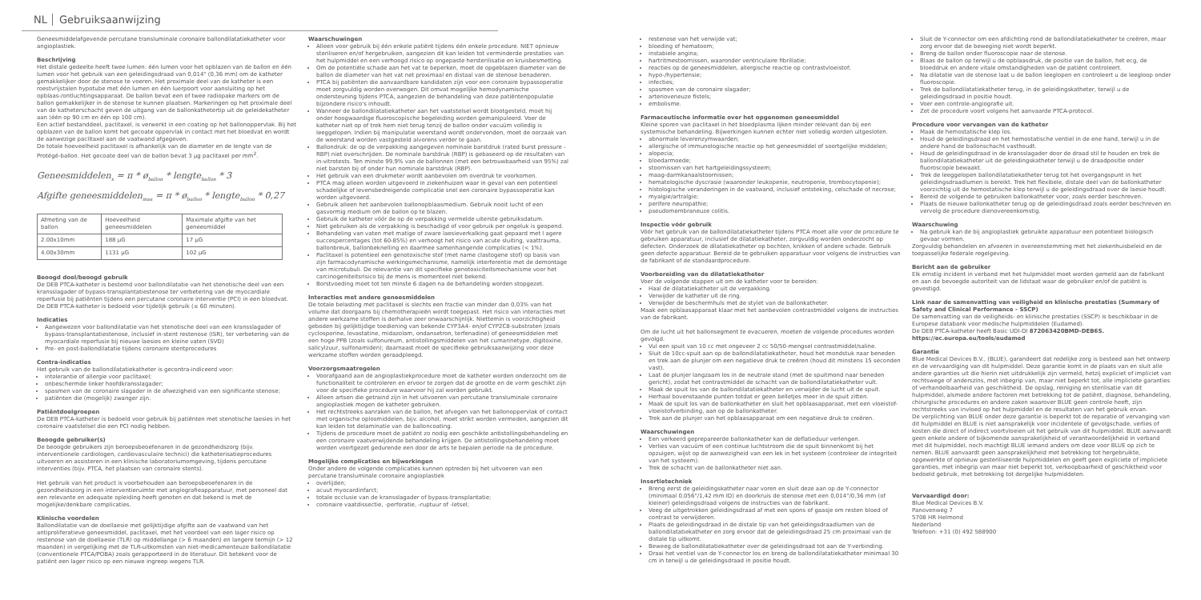NL Gebruiksaanwijzing
Geneesmiddelafgevende percutane transluminale coronaire ballondilatatiekatheter voor angioplastiek.
Beschrijving
Het distale gedeelte heeft twee lumen: één lumen voor het opblazen van de ballon en één lumen voor het gebruik van een geleidingsdraad van 0,014" (0,36 mm) om de katheter gemakkelijker door de stenose te voeren. Het proximale deel van de katheter is een roestvrijstalen hypotube met één lumen en één luerpoort voor aansluiting op het opblaas-/ontluchtingsapparaat. De ballon bevat een of twee radiopake markers om de ballon gemakkelijker in de stenose te kunnen plaatsen. Markeringen op het proximale deel van de katheterschacht geven de uitgang van de ballonkathetertip uit de geleidekatheter aan (één op 90 cm en één op 100 cm).
Een actief bestanddeel, paclitaxel, is verwerkt in een coating op het ballonoppervlak. Bij het opblazen van de ballon komt het gecoate oppervlak in contact met het bloedvat en wordt de aanwezige paclitaxel aan de vaatwand afgegeven.
De totale hoeveelheid paclitaxel is afhankelijk van de diameter en de lengte van de Protégé-ballon. Het gecoate deel van de ballon bevat 3 μg paclitaxel per mm<sup>2</sup>.
Geneesmiddelen<sub>x</sub> = π * ø<sub>ballon</sub> * lengte<sub>ballon</sub> * 3
Afgifte geneesmiddelen<sub>max</sub> = π * ø<sub>ballon</sub> * lengte<sub>ballon</sub> * 0,27
| Afmeting van de ballon | Hoeveelheid geneesmiddelen | Maximale afgifte van het geneesmiddel |
| 2.00x10mm | 188 μG | 17 μG |
| 4.00x30mm | 1131 μG | 102 μG |
Beoogd doel/beoogd gebruik
De DEB PTCA-katheter is bestemd voor ballondilatatie van het stenotische deel van een kransslagader of bypass-transplantatiestenose ter verbetering van de myocardiale reperfusie bij patiënten tijdens een percutane coronaire interventie (PCI) in een bloedvat. De DEB PTCA-katheter is bedoeld voor tijdelijk gebruik (≤ 60 minuten).
Indicaties
Aangewezen voor ballondilatatie van het stenotische deel van een kransslagader of bypass-transplantatiestenose, inclusief in-stent restenose (ISR), ter verbetering van de myocardiale reperfusie bij nieuwe laesies en kleine vaten (SVD)
Pre- en post-ballondilatatie tijdens coronaire stentprocedures
Contra-indicaties
Het gebruik van de ballondilatatiekatheter is gecontra-indiceerd voor:
intolerantie of allergie voor paclitaxel;
onbeschermde linker hoofdkransslagader;
spasmen van de coronaire slagader in de afwezigheid van een significante stenose;
patiënten die (mogelijk) zwanger zijn.
Patiëntdoelgroepen
De DEB PTCA-katheter is bedoeld voor gebruik bij patiënten met stenotische laesies in het coronaire vaatstelsel die een PCI nodig hebben.
Beoogde gebruiker(s)
De beoogde gebruikers zijn beroepsbeoefenaren in de gezondheidszorg (bijv. interventionele cardiologen, cardiovasculaire technici) die katheterisatieprocedures uitvoeren en assisteren in een klinische laboratoriumomgeving, tijdens percutane interventies (bijv. PTCA, het plaatsen van coronaire stents).
Het gebruik van het product is voorbehouden aan beroepsbeoefenaren in de gezondheidszorg in een interventieruimte met angiografieapparatuur, met personeel dat een relevante en adequate opleiding heeft genoten en dat bekend is met de mogelijke/denkbare complicaties.
Klinische voordelen
Ballondilatatie van de doellaesie met gelijktijdige afgifte aan de vaatwand van het antiproliferatieve geneesmiddel, paclitaxel, met het voordeel van een lager risico op restenose van de doellaesie (TLR) op middellange (> 6 maanden) en langere termijn (> 12 maanden) in vergelijking met de TLR-uitkomsten van niet-medicamenteuze ballondilatatie (conventionele PTCA/POBA) zoals gerapporteerd in de literatuur. Dit betekent voor de patiënt een lager risico op een nieuwe ingreep wegens TLR.
Waarschuwingen
Alleen voor gebruik bij één enkele patiënt tijdens één enkele procedure. NIET opnieuw steriliseren en/of hergebruiken, aangezien dit kan leiden tot verminderde prestaties van het hulpmiddel en een verhoogd risico op ongepaste hersterilisatie en kruisbesmetting.
Om de potentiële schade aan het vat te beperken, moet de opgeblazen diameter van de ballon de diameter van het vat net proximaal en distaal van de stenose benaderen.
PTCA bij patiënten die aanvaardbare kandidaten zijn voor een coronaire bypassoperatie moet zorgvuldig worden overwogen. Dit omvat mogelijke hemodynamische ondersteuning tijdens PTCA, aangezien de behandeling van deze patiëntenpopulatie bijzondere risico's inhoudt.
Wanneer de ballondilatatiekatheter aan het vaatstelsel wordt blootgesteld, moet hij onder hoogwaardige fluoroscopische begeleiding worden gemanipuleerd. Voer de katheter niet op of trek hem niet terug tenzij de ballon onder vacuüm volledig is leeggelopen. Indien bij manipulatie weerstand wordt ondervonden, moet de oorzaak van de weerstand worden vastgesteld alvorens verder te gaan.
Ballondruk: de op de verpakking aangegeven nominale barstdruk (rated burst pressure - RBP) niet overschrijden. De nominale barstdruk (RBP) is gebaseerd op de resultaten van in-vitrotests. Ten minste 99,9% van de ballonnen (met een betrouwbaarheid van 95%) zal niet barsten bij of onder hun nominale barstdruk (RBP).
Het gebruik van een drukmeter wordt aanbevolen om overdruk te voorkomen.
PTCA mag alleen worden uitgevoerd in ziekenhuizen waar in geval van een potentieel schadelijke of levensbedreigende complicatie snel een coronaire bypassoperatie kan worden uitgevoerd.
Gebruik alleen het aanbevolen ballonopblaasmedium. Gebruik nooit lucht of een gasvormig medium om de ballon op te blazen.
Gebruik de katheter vóór de op de verpakking vermelde uiterste gebruiksdatum.
Niet gebruiken als de verpakking is beschadigd of voor gebruik per ongeluk is geopend.
Behandeling van vaten met matige of zware laesieverkalking gaat gepaard met l agere succespercentages (tot 60-85%) en verhoogt het risico van acute sluiting, vaattrauma, ballonbreuk, ballonbeknelling en daarmee samenhangende complicaties (< 1%).
Paclitaxel is potentieel een genotoxische stof (met name clastogene stof) op basis van zijn farmacodynamische werkingsmechanisme, namelijk interferentie met de demontage van microtubuli. De relevantie van dit specifieke genotoxiciteitsmechanisme voor het carcinogeniteitsrisico bij de mens is momenteel niet bekend.
Borstvoeding moet tot ten minste 6 dagen na de behandeling worden stopgezet.
Interacties met andere geneesmiddelen
De totale belasting met paclitaxel is slechts een fractie van minder dan 0,03% van het volume dat doorgaans bij chemotherapieën wordt toegepast. Het risico van interacties met andere werkzame stoffen is derhalve zeer onwaarschijnlijk. Niettemin is voorzichtigheid geboden bij gelijktijdige toediening van bekende CYP3A4- en/of CYP2C8-substraten (zoals cyclosporine, lovastatine, midazolam, ondansetron, terfenadine) of geneesmiddelen met een hoge PPB (zoals sulfonureum, antistollingsmiddelen van het cumarinetype, digitoxine, salicylzuur, sulfonamiden); daarnaast moet de specifieke gebruiksaanwijzing voor deze werkzame stoffen worden geraadpleegd.
Voorzorgsmaatregelen
Voorafgaand aan de angioplastiekprocedure moet de katheter worden onderzocht om de functionaliteit te controleren en ervoor te zorgen dat de grootte en de vorm geschikt zijn voor de specifieke procedure waarvoor hij zal worden gebruikt.
Alleen artsen die getraind zijn in het uitvoeren van percutane transluminale coronaire angioplastiek mogen de katheter gebruiken.
Het rechtstreeks aanraken van de ballon, het afvegen van het ballonoppervlak of contact met organische oplosmiddelen, bijv. alcohol, moet strikt worden vermeden, aangezien dit kan leiden tot delaminatie van de balloncoating.
Tijdens de procedure moet de patiënt zo nodig een geschikte antistollingsbehandeling en een coronaire vaatverwijdende behandeling krijgen. De antistollingsbehandeling moet worden voortgezet gedurende een door de arts te bepalen periode na de procedure.
Mogelijke complicaties en bijwerkingen
Onder andere de volgende complicaties kunnen optreden bij het uitvoeren van een percutane transluminale coronaire angioplastiek
overlijden;
acuut myocardinfarct;
totale occlusie van de kransslagader of bypass-transplantatie;
coronaire vaatdissectie, -perforatie, -ruptuur of -letsel;
restenose van het verwijde vat;
bloeding of hematoom;
instabiele angina;
hartritmestoornissen, waaronder ventriculaire fibrillatie;
reacties op de geneesmiddelen, allergische reactie op contrastvloeistof;
hypo-/hypertensie;
infecties;
spasmen van de coronaire slagader;
arterioveneuze fistels;
embolisme.
Farmaceutische informatie over het opgenomen geneesmiddel
Kleine sporen van paclitaxel in het bloedplasma lijken minder relevant dan bij een systemische behandeling. Bijwerkingen kunnen echter niet volledig worden uitgesloten.
abnormale leverenzymwaarden;
allergische of immunologische reactie op het geneesmiddel of soortgelijke middelen;
alopecia;
bloedarmoede;
stoornissen van het hartgeleidingssysteem;
maag-darmkanaalstoornissen;
hematologische dyscrasie (waaronder leukopenie, neutropenie, trombocytopenie);
histologische veranderingen in de vaatwand, inclusief ontsteking, celschade of necrose;
myalgie/artralgie;
perifere neuropathie;
pseudomembraneuze colitis.
Inspectie vóór gebruik
Vóór het gebruik van de ballondilatatiekatheter tijdens PTCA moet alle voor de procedure te gebruiken apparatuur, inclusief de dilatatiekatheter, zorgvuldig worden onderzocht op defecten. Onderzoek de dilatatiekatheter op bochten, knikken of andere schade. Gebruik geen defecte apparatuur. Bereid de te gebruiken apparatuur voor volgens de instructies van de fabrikant of de standaardprocedure.
Voorbereiding van de dilatatiekatheter
Voer de volgende stappen uit om de katheter voor te bereiden:
Haal de dilatatiekatheter uit de verpakking.
Verwijder de katheter uit de ring.
Verwijder de beschermhuls met de stylet van de ballonkatheter.
Maak een opblaasapparaat klaar met het aanbevolen contrastmiddel volgens de instructies van de fabrikant.
Om de lucht uit het ballonsegment te evacueren, moeten de volgende procedures worden gevolgd.
Vul een spuit van 10 cc met ongeveer 2 cc 50/50-mengsel contrastmiddel/saline.
Sluit de 10cc-spuit aan op de ballondilatatiekatheter, houd het mondstuk naar beneden en trek aan de plunjer om een negatieve druk te creëren (houd dit minstens 15 seconden vast).
Laat de plunjer langzaam los in de neutrale stand (met de spuitmond naar beneden gericht), zodat het contrastmiddel de schacht van de ballondilatatiekatheter vult.
Maak de spuit los van de ballondilatatiekatheter en verwijder de lucht uit de spuit.
Herhaal bovenstaande punten totdat er geen belletjes meer in de spuit zitten.
Maak de spuit los van de ballonkatheter en sluit het opblaasapparaat, met een vloeistof-vloeistofverbinding, aan op de ballonkatheter.
Trek aan de plunjer van het opblaasapparaat om een negatieve druk te creëren.
Waarschuwingen
Een verkeerd geprepareerde ballonkatheter kan de deflatieduur verlengen.
Verlies van vacuüm of een continue luchtstroom die de spuit binnenkomt bij het opzuigen, wijst op de aanwezigheid van een lek in het systeem (controleer de integriteit van het systeem).
Trek de schacht van de ballonkatheter niet aan.
Insertietechniek
Breng eerst de geleidingskatheter naar voren en sluit deze aan op de Y-connector (minimaal 0,056"/1,42 mm ID) en doorkruis de stenose met een 0,014"/0,36 mm (of kleiner) geleidingsdraad volgens de instructies van de fabrikant.
Veeg de uitgetrokken geleidingsdraad af met een spons of gaasje om resten bloed of contrast te verwijderen.
Plaats de geleidingsdraad in de distale tip van het geleidingsdraadlumen van de ballondilatatiekatheter en zorg ervoor dat de geleidingsdraad 25 cm proximaal van de distale tip uitkomt.
Beweeg de ballondilatatiekatheter over de geleidingsdraad tot aan de Y-verbinding.
Draai het ventiel van de Y-connector los en breng de ballondilatatiekatheter minimaal 30 cm in terwijl u de geleidingsdraad in positie houdt.
Sluit de Y-connector om een afdichting rond de ballondilatatiekatheter te creëren, maar zorg ervoor dat de beweging niet wordt beperkt.
Breng de ballon onder fluoroscopie naar de stenose.
Blaas de ballon op terwijl u de opblaasdruk, de positie van de ballon, het ecg, de bloeddruk en andere vitale omstandigheden van de patiënt controleert.
Na dilatatie van de stenose laat u de ballon leeglopen en controleert u de leegloop onder fluoroscopie.
Trek de ballondilatatiekatheter terug, in de geleidingskatheter, terwijl u de geleidingsdraad in positie houdt.
Voer een controle-angiografie uit.
Zet de procedure voort volgens het aanvaarde PTCA-protocol.
Procedure voor vervangen van de katheter
Maak de hemostatische klep los.
Houd de geleidingsdraad en het hemostatische ventiel in de ene hand, terwijl u in de andere hand de ballonschacht vasthoudt.
Houd de geleidingsdraad in de kransslagader door de draad stil te houden en trek de ballondilatatiekatheter uit de geleidingskatheter terwijl u de draadpositie onder fluoroscopie bewaakt.
Trek de leeggelopen ballondilatatiekatheter terug tot het overgangspunt in het geleidingsdraadlumen is bereikt. Trek het flexibele, distale deel van de ballonkatheter voorzichtig uit de hemostatische klep terwijl u de geleidingsdraad over de laesie houdt.
Bereid de volgende te gebruiken ballonkatheter voor, zoals eerder beschreven.
Plaats de nieuwe ballonkatheter terug op de geleidingsdraad zoals eerder beschreven en vervolg de procedure dienovereenkomstig.
Waarschuwing
Na gebruik kan de bij angioplastiek gebruikte apparatuur een potentieel biologisch gevaar vormen.
Zorgvuldig behandelen en afvoeren in overeenstemming met het ziekenhuisbeleid en de toepasselijke federale regelgeving.
Bericht aan de gebruiker
Elk ernstig incident in verband met het hulpmiddel moet worden gemeld aan de fabrikant en aan de bevoegde autoriteit van de lidstaat waar de gebruiker en/of de patiënt is gevestigd.
Link naar de samenvatting van veiligheid en klinische prestaties (Summary of Safety and Clinical Performance - SSCP)
De samenvatting van de veiligheids- en klinische prestaties (SSCP) is beschikbaar in de Europese databank voor medische hulpmiddelen (Eudamed).
De DEB PTCA-katheter heeft Basic UDI-DI 872063420BMD-DEB6S.
https://ec.europa.eu/tools/eudamed
Garantie
Blue Medical Devices B.V., (BLUE), garandeert dat redelijke zorg is besteed aan het ontwerp en de vervaardiging van dit hulpmiddel. Deze garantie komt in de plaats van en sluit alle andere garanties uit die hierin niet uitdrukkelijk zijn vermeld, hetzij expliciet of impliciet van rechtswege of anderszins, met inbegrip van, maar niet beperkt tot, alle impliciete garanties of verhandelbaarheid van geschiktheid. De opslag, reiniging en sterilisatie van dit hulpmiddel, alsmede andere factoren met betrekking tot de patiënt, diagnose, behandeling, chirurgische procedures en andere zaken waarover BLUE geen controle heeft, zijn rechtstreeks van invloed op het hulpmiddel en de resultaten van het gebruik ervan.
De verplichting van BLUE onder deze garantie is beperkt tot de reparatie of vervanging van dit hulpmiddel en BLUE is niet aansprakelijk voor incidentele of gevolgschade, verlies of kosten die direct of indirect voortvloeien uit het gebruik van dit hulpmiddel. BLUE aanvaardt geen enkele andere of bijkomende aansprakelijkheid of verantwoordelijkheid in verband met dit hulpmiddel, noch machtigt BLUE iemand anders om deze voor BLUE op zich te nemen. BLUE aanvaardt geen aansprakelijkheid met betrekking tot hergebruikte, opgewerkte of opnieuw gesteriliseerde hulpmiddelen en geeft geen expliciete of impliciete garanties, met inbegrip van maar niet beperkt tot, verkoopbaarheid of geschiktheid voor bedoeld gebruik, met betrekking tot dergelijke hulpmiddelen.
Vervaardigd door:
Blue Medical Devices B.V.
Panovenweg 7
5708 HR Helmond
Nederland
Telefoon: +31 (0) 492 588900